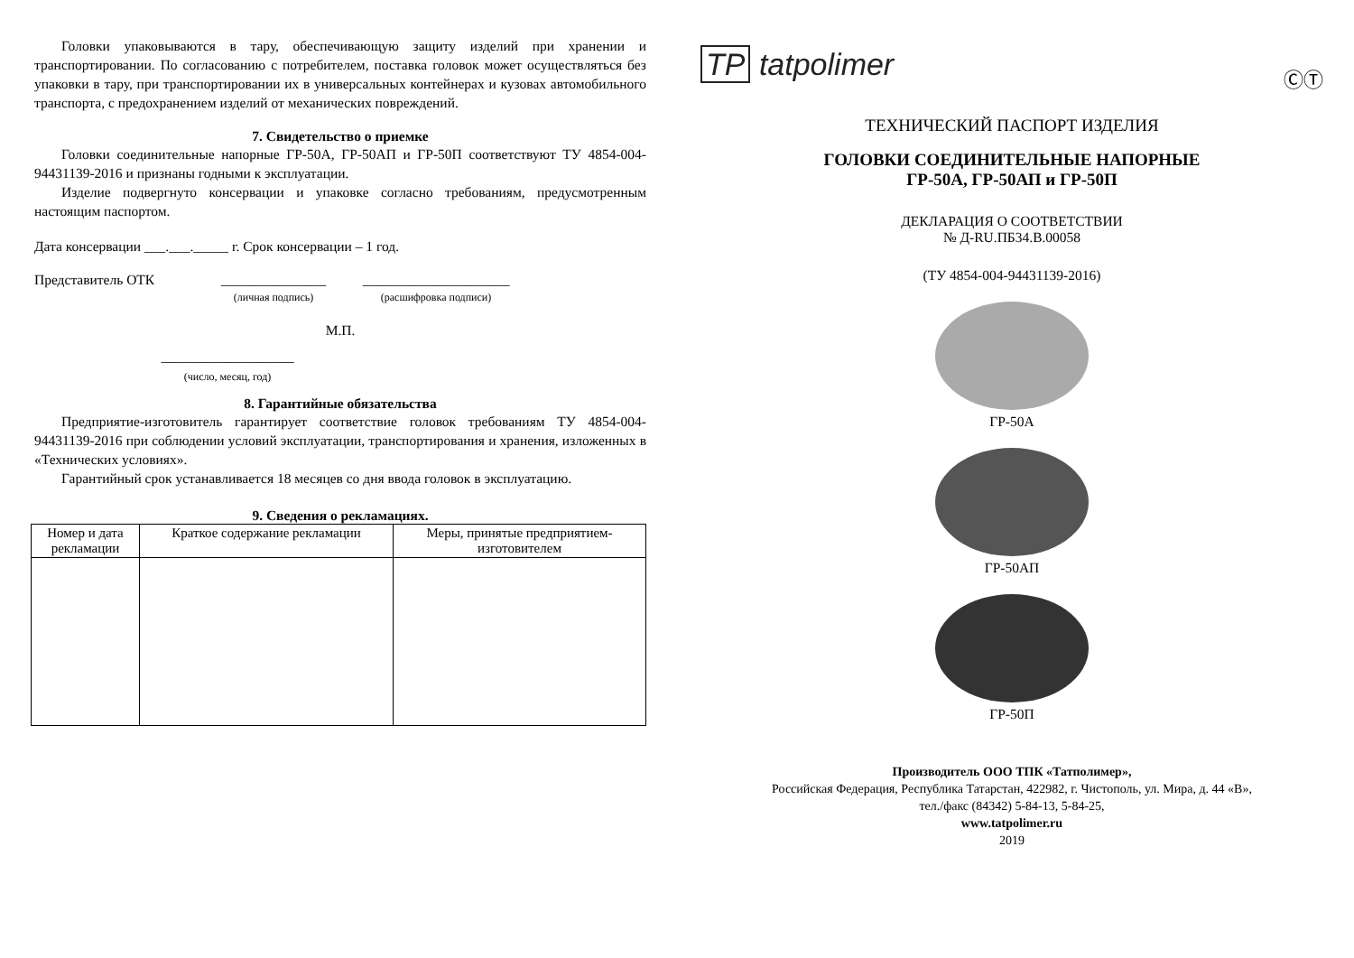Головки упаковываются в тару, обеспечивающую защиту изделий при хранении и транспортировании. По согласованию с потребителем, поставка головок может осуществляться без упаковки в тару, при транспортировании их в универсальных контейнерах и кузовах автомобильного транспорта, с предохранением изделий от механических повреждений.
7. Свидетельство о приемке
Головки соединительные напорные ГР-50А, ГР-50АП и ГР-50П соответствуют ТУ 4854-004-94431139-2016 и признаны годными к эксплуатации.
Изделие подвергнуто консервации и упаковке согласно требованиям, предусмотренным настоящим паспортом.
Дата консервации ___.___._____ г. Срок консервации – 1 год.
Представитель ОТК _______________
(личная подпись) _____________________
(расшифровка подписи)
М.П.
___________________
(число, месяц, год)
8. Гарантийные обязательства
Предприятие-изготовитель гарантирует соответствие головок требованиям ТУ 4854-004-94431139-2016 при соблюдении условий эксплуатации, транспортирования и хранения, изложенных в «Технических условиях».
Гарантийный срок устанавливается 18 месяцев со дня ввода головок в эксплуатацию.
9. Сведения о рекламациях.
| Номер и дата рекламации | Краткое содержание рекламации | Меры, принятые предприятием-изготовителем |
| --- | --- | --- |
TP tatpolimer
ⒸⓉ
ТЕХНИЧЕСКИЙ ПАСПОРТ ИЗДЕЛИЯ
ГОЛОВКИ СОЕДИНИТЕЛЬНЫЕ НАПОРНЫЕ
ГР-50А, ГР-50АП и ГР-50П
ДЕКЛАРАЦИЯ О СООТВЕТСТВИИ
№ Д-RU.ПБ34.В.00058
(ТУ 4854-004-94431139-2016)
ГР-50А
ГР-50АП
ГР-50П
Производитель ООО ТПК «Татполимер»,
Российская Федерация, Республика Татарстан, 422982, г. Чистополь, ул. Мира, д. 44 «В»,
тел./факс (84342) 5-84-13, 5-84-25,
www.tatpolimer.ru
2019